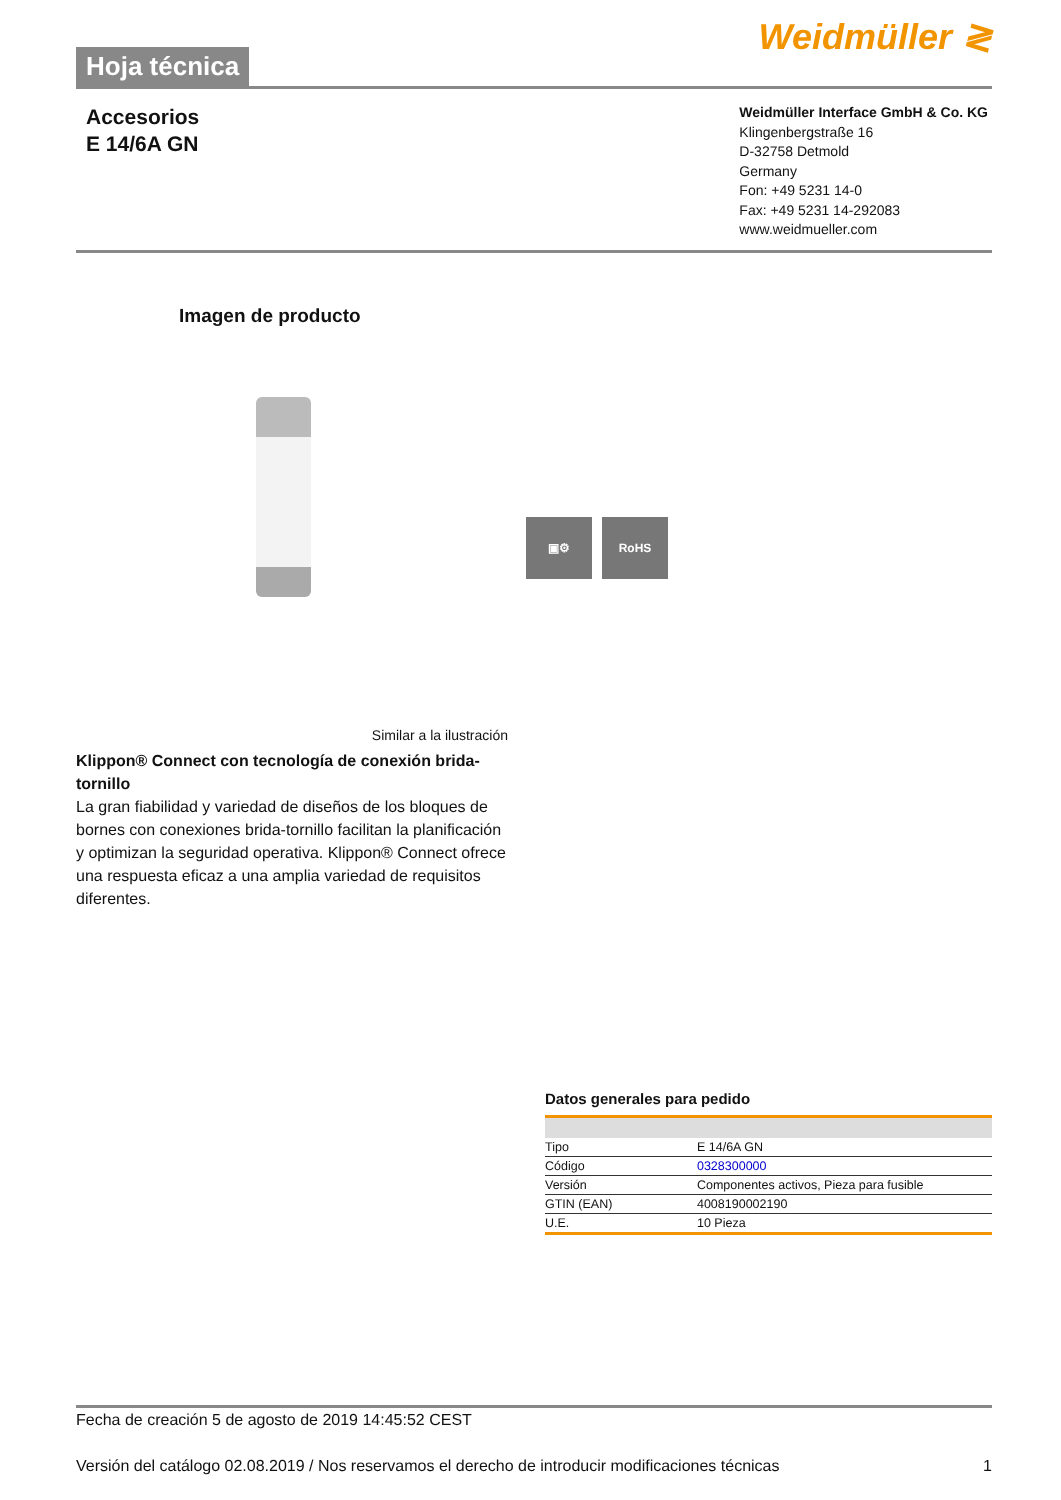Hoja técnica
Weidmüller ≷
Accesorios
E 14/6A GN
Weidmüller Interface GmbH & Co. KG
Klingenbergstraße 16
D-32758 Detmold
Germany
Fon: +49 5231 14-0
Fax: +49 5231 14-292083
www.weidmueller.com
Imagen de producto
▣⚙ RoHS
Similar a la ilustración
Klippon® Connect con tecnología de conexión brida-tornillo
La gran fiabilidad y variedad de diseños de los bloques de bornes con conexiones brida-tornillo facilitan la planificación y optimizan la seguridad operativa. Klippon® Connect ofrece una respuesta eficaz a una amplia variedad de requisitos diferentes.
Datos generales para pedido
| Tipo | E 14/6A GN |
| Código | 0328300000 |
| Versión | Componentes activos, Pieza para fusible |
| GTIN (EAN) | 4008190002190 |
| U.E. | 10 Pieza |
Fecha de creación 5 de agosto de 2019 14:45:52 CEST
Versión del catálogo 02.08.2019 / Nos reservamos el derecho de introducir modificaciones técnicas 1